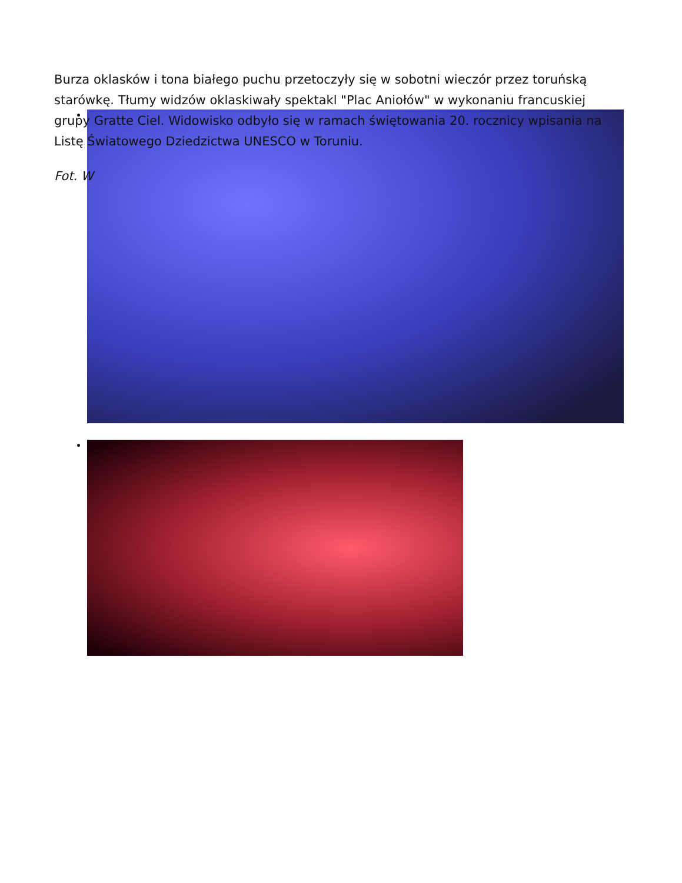Burza oklasków i tona białego puchu przetoczyły się w sobotni wieczór przez toruńską starówkę. Tłumy widzów oklaskiwały spektakl "Plac Aniołów" w wykonaniu francuskiej grupy Gratte Ciel. Widowisko odbyło się w ramach świętowania 20. rocznicy wpisania na Listę Światowego Dziedzictwa UNESCO w Toruniu.
Fot. W